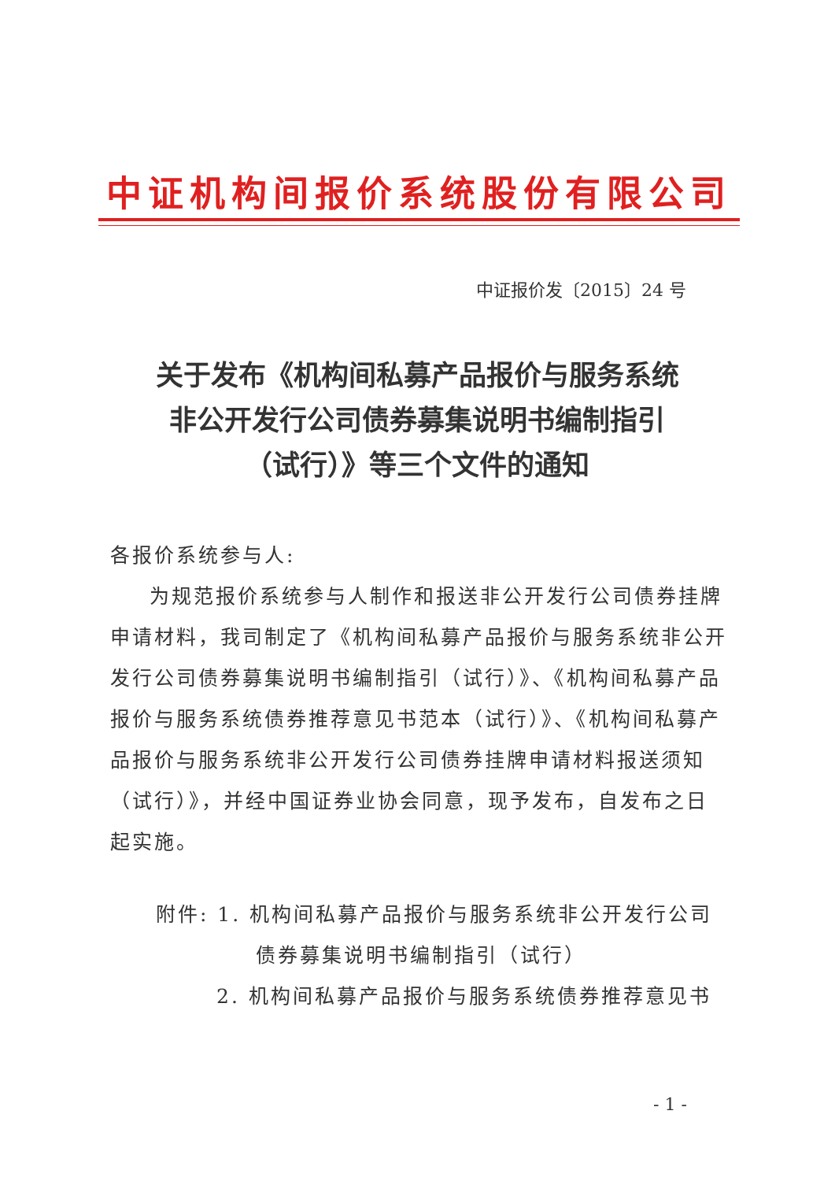中证机构间报价系统股份有限公司
中证报价发〔2015〕24 号
关于发布《机构间私募产品报价与服务系统
非公开发行公司债券募集说明书编制指引
（试行）》等三个文件的通知
各报价系统参与人:
为规范报价系统参与人制作和报送非公开发行公司债券挂牌申请材料，我司制定了《机构间私募产品报价与服务系统非公开发行公司债券募集说明书编制指引（试行）》、《机构间私募产品报价与服务系统债券推荐意见书范本（试行）》、《机构间私募产品报价与服务系统非公开发行公司债券挂牌申请材料报送须知（试行）》，并经中国证券业协会同意，现予发布，自发布之日起实施。
附件: 1. 机构间私募产品报价与服务系统非公开发行公司
债券募集说明书编制指引（试行）
2. 机构间私募产品报价与服务系统债券推荐意见书
- 1 -